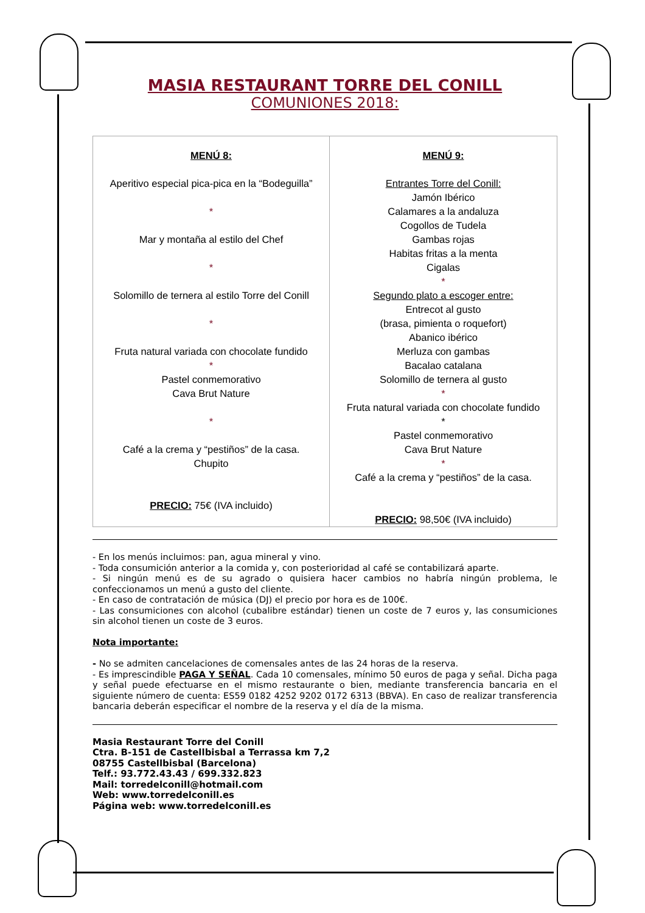MASIA RESTAURANT TORRE DEL CONILL
COMUNIONES 2018:
| MENÚ 8: Aperitivo especial pica-pica en la “Bodeguilla” * Mar y montaña al estilo del Chef * Solomillo de ternera al estilo Torre del Conill * Fruta natural variada con chocolate fundido * Pastel conmemorativo Cava Brut Nature * Café a la crema y “pestiños” de la casa. Chupito PRECIO: 75€ (IVA incluido) | MENÚ 9: Entrantes Torre del Conill: Jamón Ibérico Calamares a la andaluza Cogollos de Tudela Gambas rojas Habitas fritas a la menta Cigalas * Segundo plato a escoger entre: Entrecot al gusto (brasa, pimienta o roquefort) Abanico ibérico Merluza con gambas Bacalao catalana Solomillo de ternera al gusto * Fruta natural variada con chocolate fundido * Pastel conmemorativo Cava Brut Nature * Café a la crema y “pestiños” de la casa. PRECIO: 98,50€ (IVA incluido) |
- En los menús incluimos: pan, agua mineral y vino.
- Toda consumición anterior a la comida y, con posterioridad al café se contabilizará aparte.
- Si ningún menú es de su agrado o quisiera hacer cambios no habría ningún problema, le confeccionamos un menú a gusto del cliente.
- En caso de contratación de música (DJ) el precio por hora es de 100€.
- Las consumiciones con alcohol (cubalibre estándar) tienen un coste de 7 euros y, las consumiciones sin alcohol tienen un coste de 3 euros.
Nota importante:
- No se admiten cancelaciones de comensales antes de las 24 horas de la reserva.
- Es imprescindible PAGA Y SEÑAL. Cada 10 comensales, mínimo 50 euros de paga y señal. Dicha paga y señal puede efectuarse en el mismo restaurante o bien, mediante transferencia bancaria en el siguiente número de cuenta: ES59 0182 4252 9202 0172 6313 (BBVA). En caso de realizar transferencia bancaria deberán especificar el nombre de la reserva y el día de la misma.
Masia Restaurant Torre del Conill
Ctra. B-151 de Castellbisbal a Terrassa km 7,2
08755 Castellbisbal (Barcelona)
Telf.: 93.772.43.43 / 699.332.823
Mail: torredelconill@hotmail.com
Web: www.torredelconill.es
Página web: www.torredelconill.es